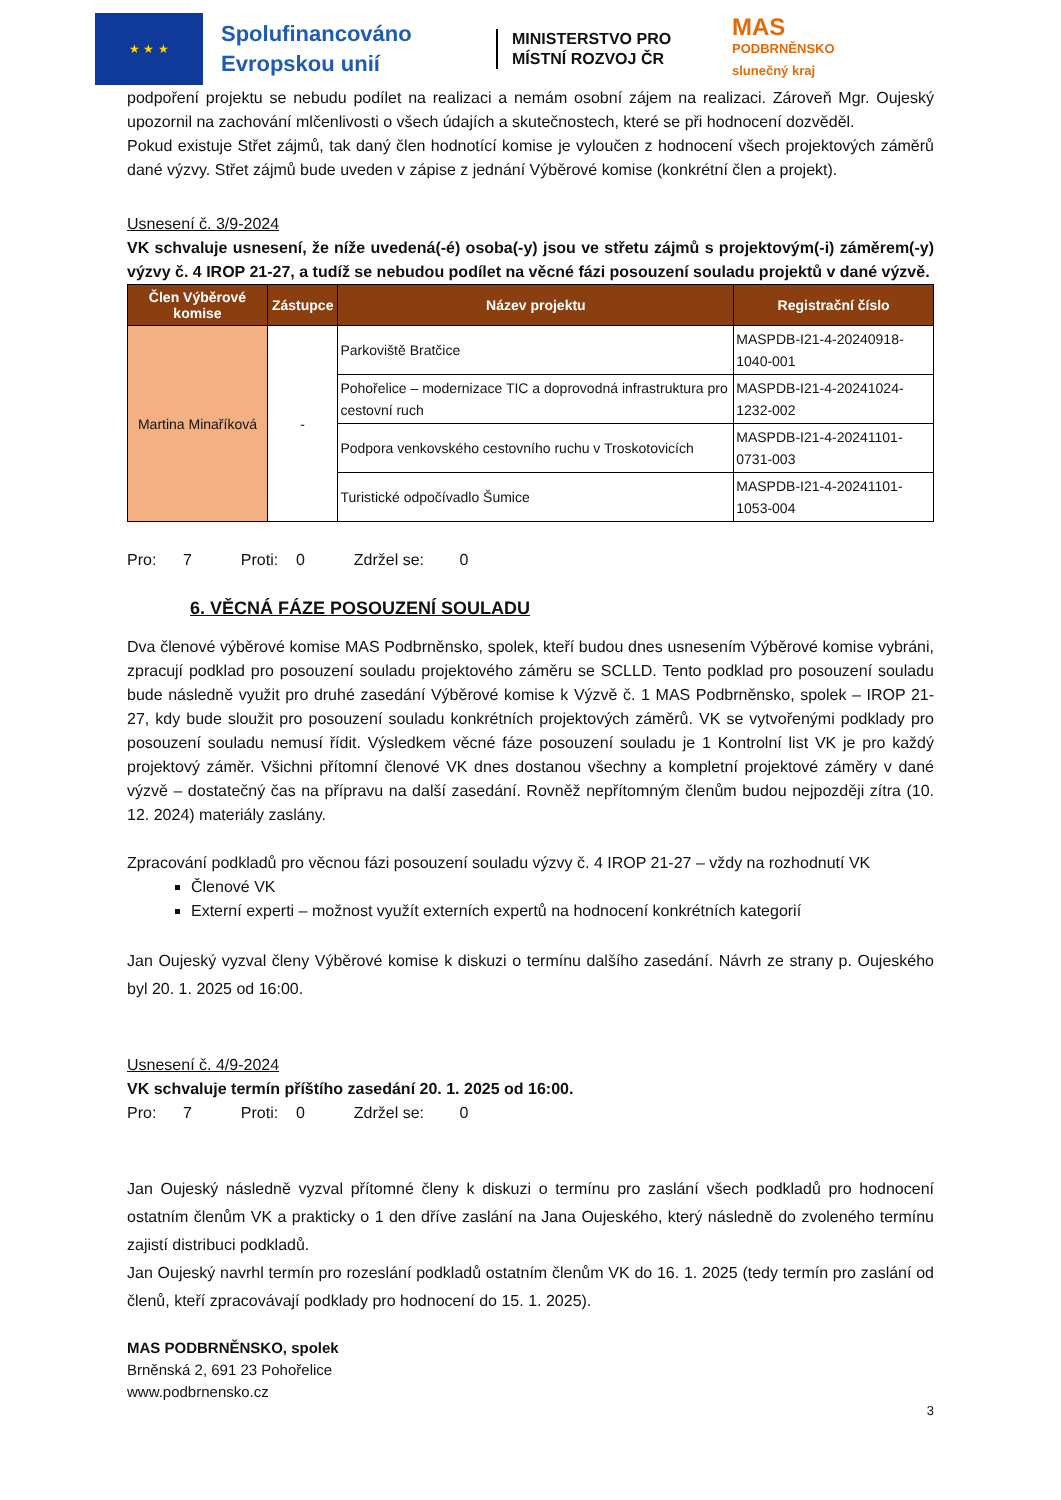★ ★ ★
Spolufinancováno Evropskou unií
MINISTERSTVO PRO MÍSTNÍ ROZVOJ ČR
MAS
PODBRNĚNSKO
slunečný kraj
podpoření projektu se nebudu podílet na realizaci a nemám osobní zájem na realizaci. Zároveň Mgr. Oujeský upozornil na zachování mlčenlivosti o všech údajích a skutečnostech, které se při hodnocení dozvěděl.
Pokud existuje Střet zájmů, tak daný člen hodnotící komise je vyloučen z hodnocení všech projektových záměrů dané výzvy. Střet zájmů bude uveden v zápise z jednání Výběrové komise (konkrétní člen a projekt).
Usnesení č. 3/9-2024
VK schvaluje usnesení, že níže uvedená(-é) osoba(-y) jsou ve střetu zájmů s projektovým(-i) záměrem(-y) výzvy č. 4 IROP 21-27, a tudíž se nebudou podílet na věcné fázi posouzení souladu projektů v dané výzvě.
| Člen Výběrové komise | Zástupce | Název projektu | Registrační číslo |
| --- | --- | --- | --- |
| Martina Minaříková | - | Parkoviště Bratčice | MASPDB-I21-4-20240918-1040-001 |
| | | Pohořelice – modernizace TIC a doprovodná infrastruktura pro cestovní ruch | MASPDB-I21-4-20241024-1232-002 |
| | | Podpora venkovského cestovního ruchu v Troskotovicích | MASPDB-I21-4-20241101-0731-003 |
| | | Turistické odpočívadlo Šumice | MASPDB-I21-4-20241101-1053-004 |
Pro: 7 Proti: 0 Zdržel se: 0
6. VĚCNÁ FÁZE POSOUZENÍ SOULADU
Dva členové výběrové komise MAS Podbrněnsko, spolek, kteří budou dnes usnesením Výběrové komise vybráni, zpracují podklad pro posouzení souladu projektového záměru se SCLLD. Tento podklad pro posouzení souladu bude následně využit pro druhé zasedání Výběrové komise k Výzvě č. 1 MAS Podbrněnsko, spolek – IROP 21-27, kdy bude sloužit pro posouzení souladu konkrétních projektových záměrů. VK se vytvořenými podklady pro posouzení souladu nemusí řídit. Výsledkem věcné fáze posouzení souladu je 1 Kontrolní list VK je pro každý projektový záměr. Všichni přítomní členové VK dnes dostanou všechny a kompletní projektové záměry v dané výzvě – dostatečný čas na přípravu na další zasedání. Rovněž nepřítomným členům budou nejpozději zítra (10. 12. 2024) materiály zaslány.
Zpracování podkladů pro věcnou fázi posouzení souladu výzvy č. 4 IROP 21-27 – vždy na rozhodnutí VK
Členové VK
Externí experti – možnost využít externích expertů na hodnocení konkrétních kategorií
Jan Oujeský vyzval členy Výběrové komise k diskuzi o termínu dalšího zasedání. Návrh ze strany p. Oujeského byl 20. 1. 2025 od 16:00.
Usnesení č. 4/9-2024
VK schvaluje termín příštího zasedání 20. 1. 2025 od 16:00.
Pro: 7 Proti: 0 Zdržel se: 0
Jan Oujeský následně vyzval přítomné členy k diskuzi o termínu pro zaslání všech podkladů pro hodnocení ostatním členům VK a prakticky o 1 den dříve zaslání na Jana Oujeského, který následně do zvoleného termínu zajistí distribuci podkladů.
Jan Oujeský navrhl termín pro rozeslání podkladů ostatním členům VK do 16. 1. 2025 (tedy termín pro zaslání od členů, kteří zpracovávají podklady pro hodnocení do 15. 1. 2025).
MAS PODBRNĚNSKO, spolek
Brněnská 2, 691 23 Pohořelice
www.podbrnensko.cz
3